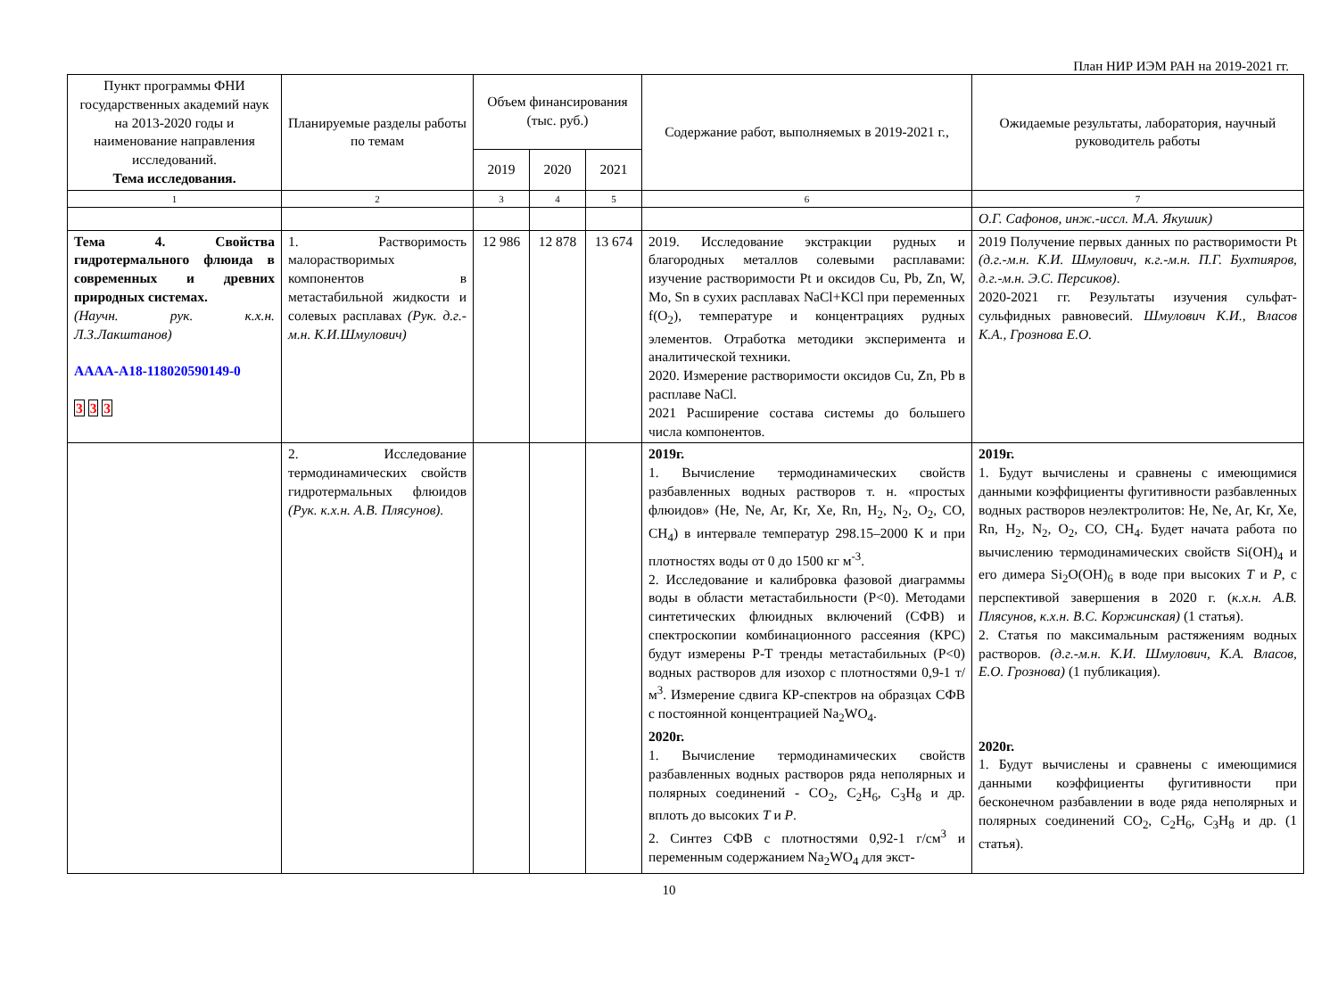План НИР ИЭМ РАН на 2019-2021 гг.
| Пункт программы ФНИ государственных академий наук на 2013-2020 годы и наименование направления исследований. Тема исследования. | Планируемые разделы работы по темам | Объем финансирования (тыс. руб.) | | | Содержание работ, выполняемых в 2019-2021 г., | Ожидаемые результаты, лаборатория, научный руководитель работы |
| --- | --- | --- | --- | --- | --- | --- |
| | | 2019 | 2020 | 2021 | | |
| 1 | 2 | 3 | 4 | 5 | 6 | 7 |
| | | | | | | О.Г. Сафонов, инж.-иссл. М.А. Якушик) |
| Тема 4. Свойства гидротермального флюида в современных и древних природных системах. (Научн. рук. к.х.н. Л.З.Лакштанов) АААА-А18-118020590149-0 3 3 3 | 1. Растворимость малорастворимых компонентов в метастабильной жидкости и солевых расплавах (Рук. д.г.-м.н. К.И.Шмулович) | 12 986 | 12 878 | 13 674 | 2019. Исследование экстракции рудных и благородных металлов солевыми расплавами: изучение растворимости Pt и оксидов Cu, Pb, Zn, W, Mo, Sn в сухих расплавах NaCl+KCl при переменных f(O<sub>2</sub>), температуре и концентрациях рудных элементов. Отработка методики эксперимента и аналитической техники. 2020. Измерение растворимости оксидов Cu, Zn, Pb в расплаве NaCl. 2021 Расширение состава системы до большего числа компонентов. | 2019 Получение первых данных по растворимости Pt (д.г.-м.н. К.И. Шмулович, к.г.-м.н. П.Г. Бухтияров, д.г.-м.н. Э.С. Персиков) . 2020-2021 гг. Результаты изучения сульфат-сульфидных равновесий. Шмулович К.И., Власов К.А., Грознова Е.О. |
| | 2. Исследование термодинамических свойств гидротермальных флюидов (Рук. к.х.н. А.В. Плясунов). | | | | 2019г. 1. Вычисление термодинамических свойств разбавленных водных растворов т. н. «простых флюидов» (He, Ne, Ar, Kr, Xe, Rn, H<sub>2</sub>, N<sub>2</sub>, O<sub>2</sub>, CO, CH<sub>4</sub>) в интервале температур 298.15–2000 K и при плотностях воды от 0 до 1500 кг м<sup>-3</sup>. 2. Исследование и калибровка фазовой диаграммы воды в области метастабильности (P<0). Методами синтетических флюидных включений (СФВ) и спектроскопии комбинационного рассеяния (КРС) будут измерены P-T тренды метастабильных (P<0) водных растворов для изохор с плотностями 0,9-1 т/м<sup>3</sup>. Измерение сдвига КР-спектров на образцах СФВ с постоянной концентрацией Na<sub>2</sub>WO<sub>4</sub>. 2020г. 1. Вычисление термодинамических свойств разбавленных водных растворов ряда неполярных и полярных соединений - CO<sub>2</sub>, C<sub>2</sub>H<sub>6</sub>, C<sub>3</sub>H<sub>8</sub> и др. вплоть до высоких T и P . 2. Синтез СФВ с плотностями 0,92-1 г/см<sup>3</sup> и переменным содержанием Na<sub>2</sub>WO<sub>4</sub> для экст- | 2019г. 1. Будут вычислены и сравнены с имеющимися данными коэффициенты фугитивности разбавленных водных растворов неэлектролитов: He, Ne, Ar, Kr, Xe, Rn, H<sub>2</sub>, N<sub>2</sub>, O<sub>2</sub>, CO, CH<sub>4</sub>. Будет начата работа по вычислению термодинамических свойств Si(OH)<sub>4</sub> и его димера Si<sub>2</sub>O(OH)<sub>6</sub> в воде при высоких T и P , с перспективой завершения в 2020 г. ( к.х.н. А.В. Плясунов, к.х.н. В.С. Коржинская) (1 статья). 2. Статья по максимальным растяжениям водных растворов. (д.г.-м.н. К.И. Шмулович, К.А. Власов, Е.О. Грознова) (1 публикация). 2020г. 1. Будут вычислены и сравнены с имеющимися данными коэффициенты фугитивности при бесконечном разбавлении в воде ряда неполярных и полярных соединений CO<sub>2</sub>, C<sub>2</sub>H<sub>6</sub>, C<sub>3</sub>H<sub>8</sub> и др. (1 статья). |
10